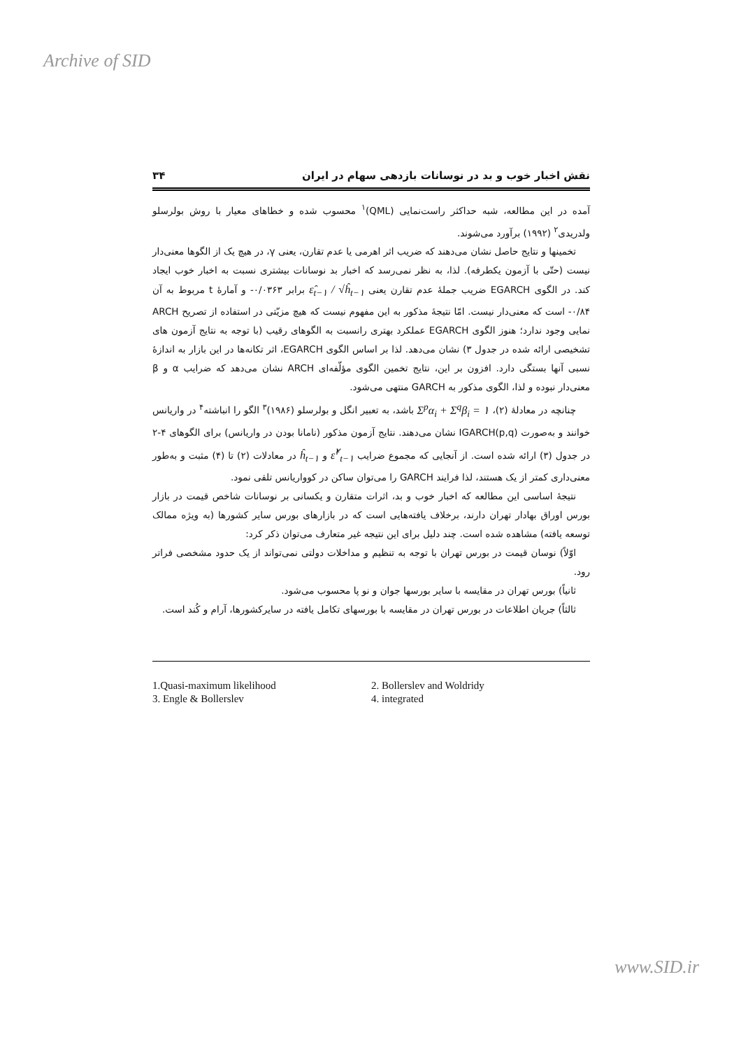Archive of SID
نقش اخبار خوب و بد در نوسانات بازدهی سهام در ایران ۳۴
آمده در این مطالعه، شبه حداکثر راست‌نمایی (QML)<sup>۱</sup> محسوب شده و خطاهای معیار با روش بولرسلو ولدریدی<sup>۲</sup> (۱۹۹۲) برآورد می‌شوند.
تخمینها و نتایج حاصل نشان می‌دهند که ضریب اثر اهرمی یا عدم تقارن، یعنی γ، در هیچ یک از الگوها معنی‌دار نیست (حتّی با آزمون یکطرفه). لذا، به نظر نمی‌رسد که اخبار بد نوسانات بیشتری نسبت به اخبار خوب ایجاد کند. در الگوی EGARCH ضریب جملهٔ عدم تقارن یعنی ε̂<sub>t−۱</sub> / √ĥ<sub>t−۱</sub> برابر ۰/۰۳۶۳- و آمارهٔ t مربوط به آن ۰/۸۴- است که معنی‌دار نیست. امّا نتیجهٔ مذکور به این مفهوم نیست که هیچ مزیّتی در استفاده از تصریح ARCH نمایی وجود ندارد؛ هنوز الگوی EGARCH عملکرد بهتری رانسبت به الگوهای رقیب (با توجه به نتایج آزمون های تشخیصی ارائه شده در جدول ۳) نشان می‌دهد. لذا بر اساس الگوی EGARCH، اثر تکانه‌ها در این بازار به اندازهٔ نسبی آنها بستگی دارد. افزون بر این، نتایج تخمین الگوی مؤلّفه‌ای ARCH نشان می‌دهد که ضرایب α و β معنی‌دار نبوده و لذا، الگوی مذکور به GARCH منتهی می‌شود.
چنانچه در معادلهٔ (۲)، Σ<sup>p</sup>α<sub>i</sub> + Σ<sup>q</sup>β<sub>i</sub> = ۱ باشد، به تعبیر انگل و بولرسلو (۱۹۸۶)<sup>۳</sup> الگو را انباشته<sup>۴</sup> در واریانس خوانند و به‌صورت IGARCH(p,q) نشان می‌دهند. نتایج آزمون مذکور (نامانا بودن در واریانس) برای الگوهای ۴-۲ در جدول (۳) ارائه شده است. از آنجایی که مجموع ضرایب ε̂<sup>۲</sup><sub>t−۱</sub> و ĥ<sub>t−۱</sub> در معادلات (۲) تا (۴) مثبت و به‌طور معنی‌داری کمتر از یک هستند، لذا فرایند GARCH را می‌توان ساکن در کوواریانس تلقی نمود.
نتیجهٔ اساسی این مطالعه که اخبار خوب و بد، اثرات متقارن و یکسانی بر نوسانات شاخص قیمت در بازار بورس اوراق بهادار تهران دارند، برخلاف یافته‌هایی است که در بازارهای بورس سایر کشورها (به ویژه ممالک توسعه یافته) مشاهده شده است. چند دلیل برای این نتیجه غیر متعارف می‌توان ذکر کرد:
اوّلاً) نوسان قیمت در بورس تهران با توجه به تنظیم و مداخلات دولتی نمی‌تواند از یک حدود مشخصی فراتر رود.
ثانیاً) بورس تهران در مقایسه با سایر بورسها جوان و نو پا محسوب می‌شود.
ثالثاً) جریان اطلاعات در بورس تهران در مقایسه با بورسهای تکامل یافته در سایرکشورها، آرام و کُند است.
1.Quasi-maximum likelihood
2. Bollerslev and Woldridy
3. Engle & Bollerslev
4. integrated
www.SID.ir